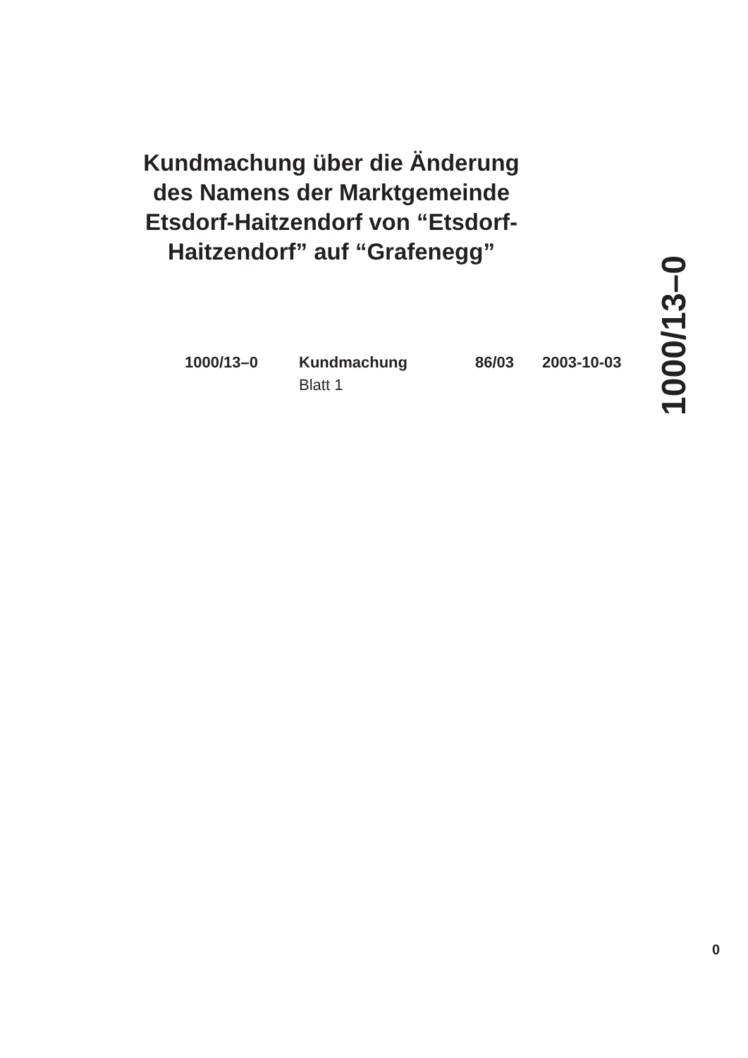Kundmachung über die Änderung des Namens der Marktgemeinde Etsdorf-Haitzendorf von “Etsdorf-Haitzendorf” auf “Grafenegg”
1000/13–0 Kundmachung
Blatt 1
86/03 2003-10-03
1000/13–0
0